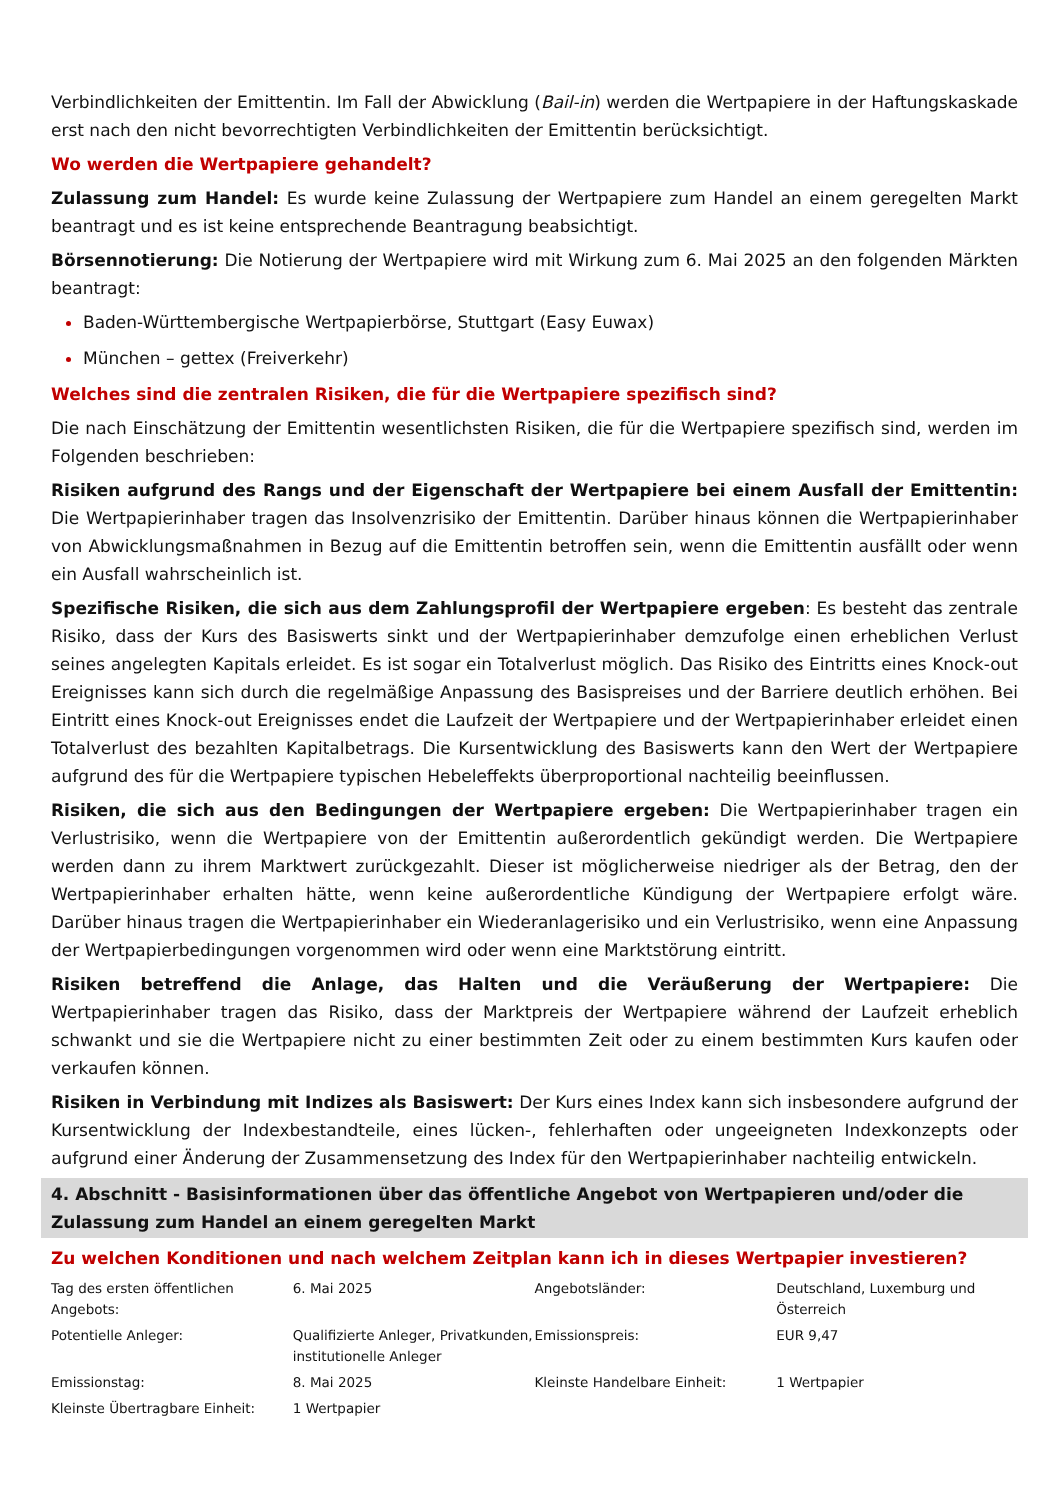Verbindlichkeiten der Emittentin. Im Fall der Abwicklung (Bail-in) werden die Wertpapiere in der Haftungskaskade erst nach den nicht bevorrechtigten Verbindlichkeiten der Emittentin berücksichtigt.
Wo werden die Wertpapiere gehandelt?
Zulassung zum Handel: Es wurde keine Zulassung der Wertpapiere zum Handel an einem geregelten Markt beantragt und es ist keine entsprechende Beantragung beabsichtigt.
Börsennotierung: Die Notierung der Wertpapiere wird mit Wirkung zum 6. Mai 2025 an den folgenden Märkten beantragt:
Baden-Württembergische Wertpapierbörse, Stuttgart (Easy Euwax)
München – gettex (Freiverkehr)
Welches sind die zentralen Risiken, die für die Wertpapiere spezifisch sind?
Die nach Einschätzung der Emittentin wesentlichsten Risiken, die für die Wertpapiere spezifisch sind, werden im Folgenden beschrieben:
Risiken aufgrund des Rangs und der Eigenschaft der Wertpapiere bei einem Ausfall der Emittentin: Die Wertpapierinhaber tragen das Insolvenzrisiko der Emittentin. Darüber hinaus können die Wertpapierinhaber von Abwicklungsmaßnahmen in Bezug auf die Emittentin betroffen sein, wenn die Emittentin ausfällt oder wenn ein Ausfall wahrscheinlich ist.
Spezifische Risiken, die sich aus dem Zahlungsprofil der Wertpapiere ergeben: Es besteht das zentrale Risiko, dass der Kurs des Basiswerts sinkt und der Wertpapierinhaber demzufolge einen erheblichen Verlust seines angelegten Kapitals erleidet. Es ist sogar ein Totalverlust möglich. Das Risiko des Eintritts eines Knock-out Ereignisses kann sich durch die regelmäßige Anpassung des Basispreises und der Barriere deutlich erhöhen. Bei Eintritt eines Knock-out Ereignisses endet die Laufzeit der Wertpapiere und der Wertpapierinhaber erleidet einen Totalverlust des bezahlten Kapitalbetrags. Die Kursentwicklung des Basiswerts kann den Wert der Wertpapiere aufgrund des für die Wertpapiere typischen Hebeleffekts überproportional nachteilig beeinflussen.
Risiken, die sich aus den Bedingungen der Wertpapiere ergeben: Die Wertpapierinhaber tragen ein Verlustrisiko, wenn die Wertpapiere von der Emittentin außerordentlich gekündigt werden. Die Wertpapiere werden dann zu ihrem Marktwert zurückgezahlt. Dieser ist möglicherweise niedriger als der Betrag, den der Wertpapierinhaber erhalten hätte, wenn keine außerordentliche Kündigung der Wertpapiere erfolgt wäre. Darüber hinaus tragen die Wertpapierinhaber ein Wiederanlagerisiko und ein Verlustrisiko, wenn eine Anpassung der Wertpapierbedingungen vorgenommen wird oder wenn eine Marktstörung eintritt.
Risiken betreffend die Anlage, das Halten und die Veräußerung der Wertpapiere: Die Wertpapierinhaber tragen das Risiko, dass der Marktpreis der Wertpapiere während der Laufzeit erheblich schwankt und sie die Wertpapiere nicht zu einer bestimmten Zeit oder zu einem bestimmten Kurs kaufen oder verkaufen können.
Risiken in Verbindung mit Indizes als Basiswert: Der Kurs eines Index kann sich insbesondere aufgrund der Kursentwicklung der Indexbestandteile, eines lücken-, fehlerhaften oder ungeeigneten Indexkonzepts oder aufgrund einer Änderung der Zusammensetzung des Index für den Wertpapierinhaber nachteilig entwickeln.
4. Abschnitt - Basisinformationen über das öffentliche Angebot von Wertpapieren und/oder die Zulassung zum Handel an einem geregelten Markt
Zu welchen Konditionen und nach welchem Zeitplan kann ich in dieses Wertpapier investieren?
| Tag des ersten öffentlichen Angebots: | 6. Mai 2025 | Angebotsländer: | Deutschland, Luxemburg und Österreich |
| Potentielle Anleger: | Qualifizierte Anleger, Privatkunden, institutionelle Anleger | Emissionspreis: | EUR 9,47 |
| Emissionstag: | 8. Mai 2025 | Kleinste Handelbare Einheit: | 1 Wertpapier |
| Kleinste Übertragbare Einheit: | 1 Wertpapier | | |